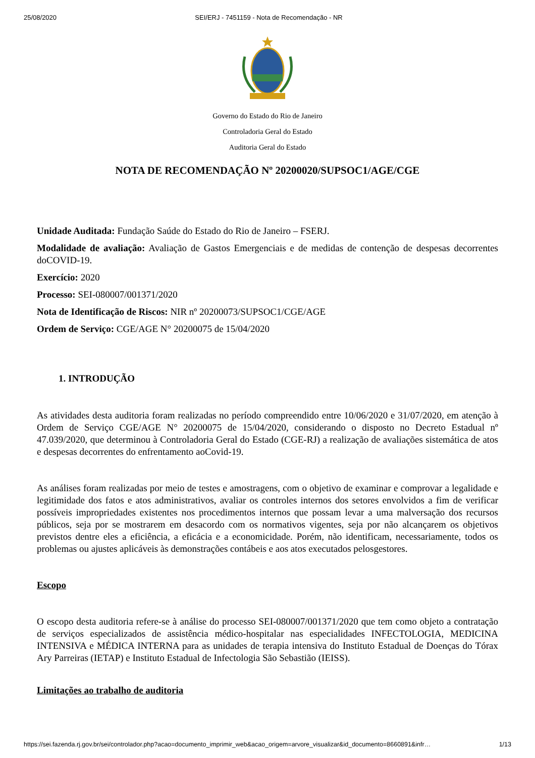25/08/2020 SEI/ERJ - 7451159 - Nota de Recomendação - NR
Governo do Estado do Rio de Janeiro
Controladoria Geral do Estado
Auditoria Geral do Estado
NOTA DE RECOMENDAÇÃO Nº 20200020/SUPSOC1/AGE/CGE
Unidade Auditada: Fundação Saúde do Estado do Rio de Janeiro – FSERJ.
Modalidade de avaliação: Avaliação de Gastos Emergenciais e de medidas de contenção de despesas decorrentes doCOVID-19.
Exercício: 2020
Processo: SEI-080007/001371/2020
Nota de Identificação de Riscos: NIR nº 20200073/SUPSOC1/CGE/AGE
Ordem de Serviço: CGE/AGE N° 20200075 de 15/04/2020
1. INTRODUÇÃO
As atividades desta auditoria foram realizadas no período compreendido entre 10/06/2020 e 31/07/2020, em atenção à Ordem de Serviço CGE/AGE N° 20200075 de 15/04/2020, considerando o disposto no Decreto Estadual nº 47.039/2020, que determinou à Controladoria Geral do Estado (CGE-RJ) a realização de avaliações sistemática de atos e despesas decorrentes do enfrentamento aoCovid-19.
As análises foram realizadas por meio de testes e amostragens, com o objetivo de examinar e comprovar a legalidade e legitimidade dos fatos e atos administrativos, avaliar os controles internos dos setores envolvidos a fim de verificar possíveis impropriedades existentes nos procedimentos internos que possam levar a uma malversação dos recursos públicos, seja por se mostrarem em desacordo com os normativos vigentes, seja por não alcançarem os objetivos previstos dentre eles a eficiência, a eficácia e a economicidade. Porém, não identificam, necessariamente, todos os problemas ou ajustes aplicáveis às demonstrações contábeis e aos atos executados pelosgestores.
Escopo
O escopo desta auditoria refere-se à análise do processo SEI-080007/001371/2020 que tem como objeto a contratação de serviços especializados de assistência médico-hospitalar nas especialidades INFECTOLOGIA, MEDICINA INTENSIVA e MÉDICA INTERNA para as unidades de terapia intensiva do Instituto Estadual de Doenças do Tórax Ary Parreiras (IETAP) e Instituto Estadual de Infectologia São Sebastião (IEISS).
Limitações ao trabalho de auditoria
https://sei.fazenda.rj.gov.br/sei/controlador.php?acao=documento_imprimir_web&acao_origem=arvore_visualizar&id_documento=8660891&infr… 1/13